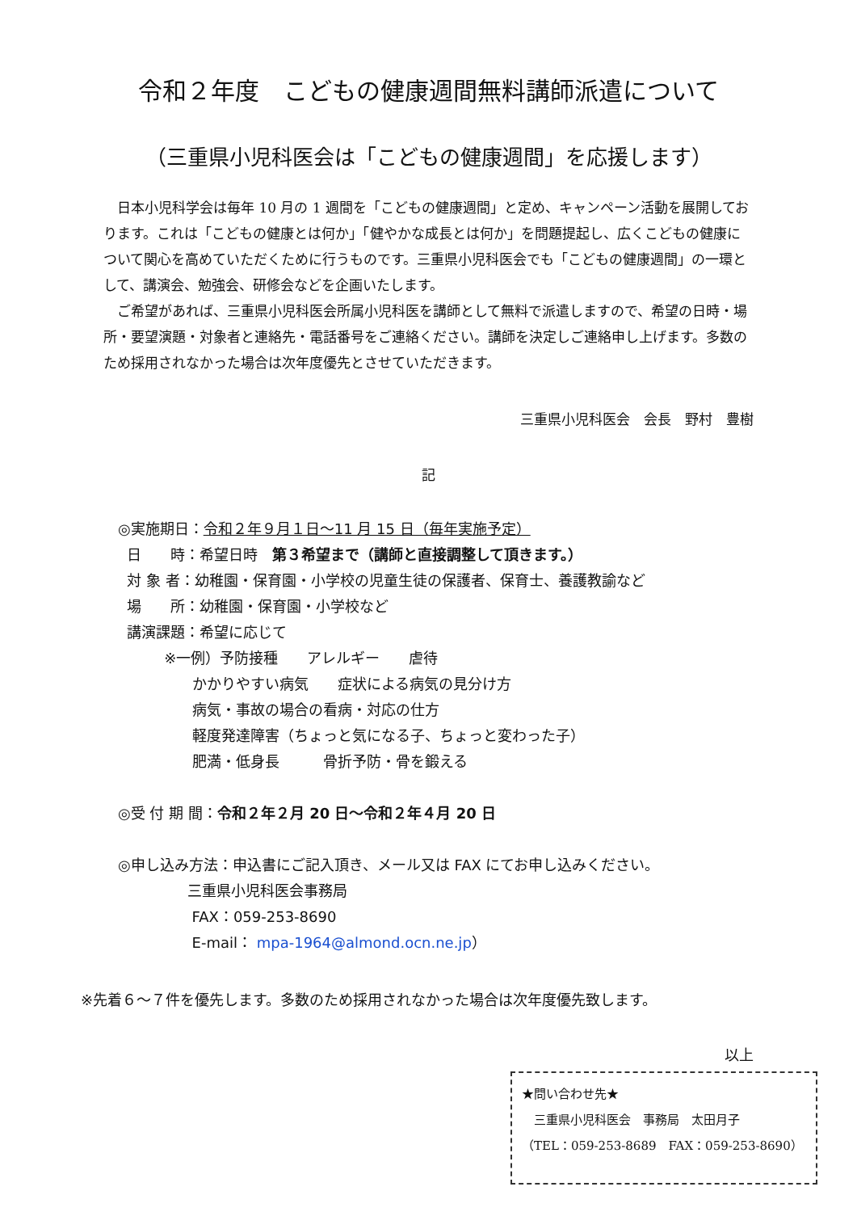令和２年度　こどもの健康週間無料講師派遣について
（三重県小児科医会は「こどもの健康週間」を応援します）
日本小児科学会は毎年 10 月の 1 週間を「こどもの健康週間」と定め、キャンペーン活動を展開しております。これは「こどもの健康とは何か」「健やかな成長とは何か」を問題提起し、広くこどもの健康について関心を高めていただくために行うものです。三重県小児科医会でも「こどもの健康週間」の一環として、講演会、勉強会、研修会などを企画いたします。
ご希望があれば、三重県小児科医会所属小児科医を講師として無料で派遣しますので、希望の日時・場所・要望演題・対象者と連絡先・電話番号をご連絡ください。講師を決定しご連絡申し上げます。多数のため採用されなかった場合は次年度優先とさせていただきます。
三重県小児科医会　会長　野村　豊樹
記
◎実施期日：令和２年９月１日～11 月 15 日（毎年実施予定）
日　　時：希望日時　第３希望まで（講師と直接調整して頂きます。）
対 象 者：幼稚園・保育園・小学校の児童生徒の保護者、保育士、養護教諭など
場　　所：幼稚園・保育園・小学校など
講演課題：希望に応じて
※一例）予防接種　　アレルギー　　虐待
かかりやすい病気　　症状による病気の見分け方
病気・事故の場合の看病・対応の仕方
軽度発達障害（ちょっと気になる子、ちょっと変わった子）
肥満・低身長　　　骨折予防・骨を鍛える
◎受 付 期 間：令和２年２月 20 日～令和２年４月 20 日
◎申し込み方法：申込書にご記入頂き、メール又は FAX にてお申し込みください。
三重県小児科医会事務局
FAX：059-253-8690
E-mail： mpa-1964@almond.ocn.ne.jp）
※先着６～７件を優先します。多数のため採用されなかった場合は次年度優先致します。
以上
★問い合わせ先★
　三重県小児科医会　事務局　太田月子
（TEL：059-253-8689　FAX：059-253-8690）